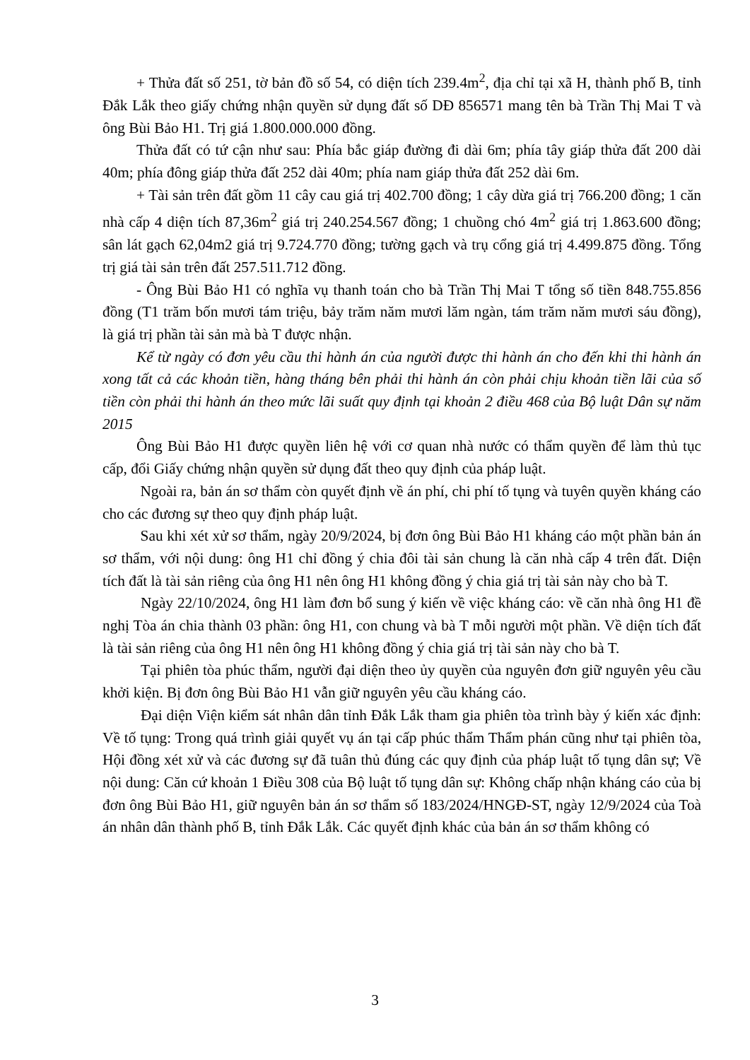+ Thửa đất số 251, tờ bản đồ số 54, có diện tích 239.4m<sup>2</sup>, địa chỉ tại xã H, thành phố B, tỉnh Đắk Lắk theo giấy chứng nhận quyền sử dụng đất số DĐ 856571 mang tên bà Trần Thị Mai T và ông Bùi Bảo H1. Trị giá 1.800.000.000 đồng.
Thửa đất có tứ cận như sau: Phía bắc giáp đường đi dài 6m; phía tây giáp thửa đất 200 dài 40m; phía đông giáp thửa đất 252 dài 40m; phía nam giáp thửa đất 252 dài 6m.
+ Tài sản trên đất gồm 11 cây cau giá trị 402.700 đồng; 1 cây dừa giá trị 766.200 đồng; 1 căn nhà cấp 4 diện tích 87,36m<sup>2</sup> giá trị 240.254.567 đồng; 1 chuồng chó 4m<sup>2</sup> giá trị 1.863.600 đồng; sân lát gạch 62,04m2 giá trị 9.724.770 đồng; tường gạch và trụ cổng giá trị 4.499.875 đồng. Tổng trị giá tài sản trên đất 257.511.712 đồng.
- Ông Bùi Bảo H1 có nghĩa vụ thanh toán cho bà Trần Thị Mai T tổng số tiền 848.755.856 đồng (T1 trăm bốn mươi tám triệu, bảy trăm năm mươi lăm ngàn, tám trăm năm mươi sáu đồng), là giá trị phần tài sản mà bà T được nhận.
Kể từ ngày có đơn yêu cầu thi hành án của người được thi hành án cho đến khi thi hành án xong tất cả các khoản tiền, hàng tháng bên phải thi hành án còn phải chịu khoản tiền lãi của số tiền còn phải thi hành án theo mức lãi suất quy định tại khoản 2 điều 468 của Bộ luật Dân sự năm 2015
Ông Bùi Bảo H1 được quyền liên hệ với cơ quan nhà nước có thẩm quyền để làm thủ tục cấp, đổi Giấy chứng nhận quyền sử dụng đất theo quy định của pháp luật.
Ngoài ra, bản án sơ thẩm còn quyết định về án phí, chi phí tố tụng và tuyên quyền kháng cáo cho các đương sự theo quy định pháp luật.
Sau khi xét xử sơ thẩm, ngày 20/9/2024, bị đơn ông Bùi Bảo H1 kháng cáo một phần bản án sơ thẩm, với nội dung: ông H1 chỉ đồng ý chia đôi tài sản chung là căn nhà cấp 4 trên đất. Diện tích đất là tài sản riêng của ông H1 nên ông H1 không đồng ý chia giá trị tài sản này cho bà T.
Ngày 22/10/2024, ông H1 làm đơn bổ sung ý kiến về việc kháng cáo: về căn nhà ông H1 đề nghị Tòa án chia thành 03 phần: ông H1, con chung và bà T mỗi người một phần. Về diện tích đất là tài sản riêng của ông H1 nên ông H1 không đồng ý chia giá trị tài sản này cho bà T.
Tại phiên tòa phúc thẩm, người đại diện theo ủy quyền của nguyên đơn giữ nguyên yêu cầu khởi kiện. Bị đơn ông Bùi Bảo H1 vẫn giữ nguyên yêu cầu kháng cáo.
Đại diện Viện kiểm sát nhân dân tỉnh Đắk Lắk tham gia phiên tòa trình bày ý kiến xác định: Về tố tụng: Trong quá trình giải quyết vụ án tại cấp phúc thẩm Thẩm phán cũng như tại phiên tòa, Hội đồng xét xử và các đương sự đã tuân thủ đúng các quy định của pháp luật tố tụng dân sự; Về nội dung: Căn cứ khoản 1 Điều 308 của Bộ luật tố tụng dân sự: Không chấp nhận kháng cáo của bị đơn ông Bùi Bảo H1, giữ nguyên bản án sơ thẩm số 183/2024/HNGĐ-ST, ngày 12/9/2024 của Toà án nhân dân thành phố B, tỉnh Đắk Lắk. Các quyết định khác của bản án sơ thẩm không có
3